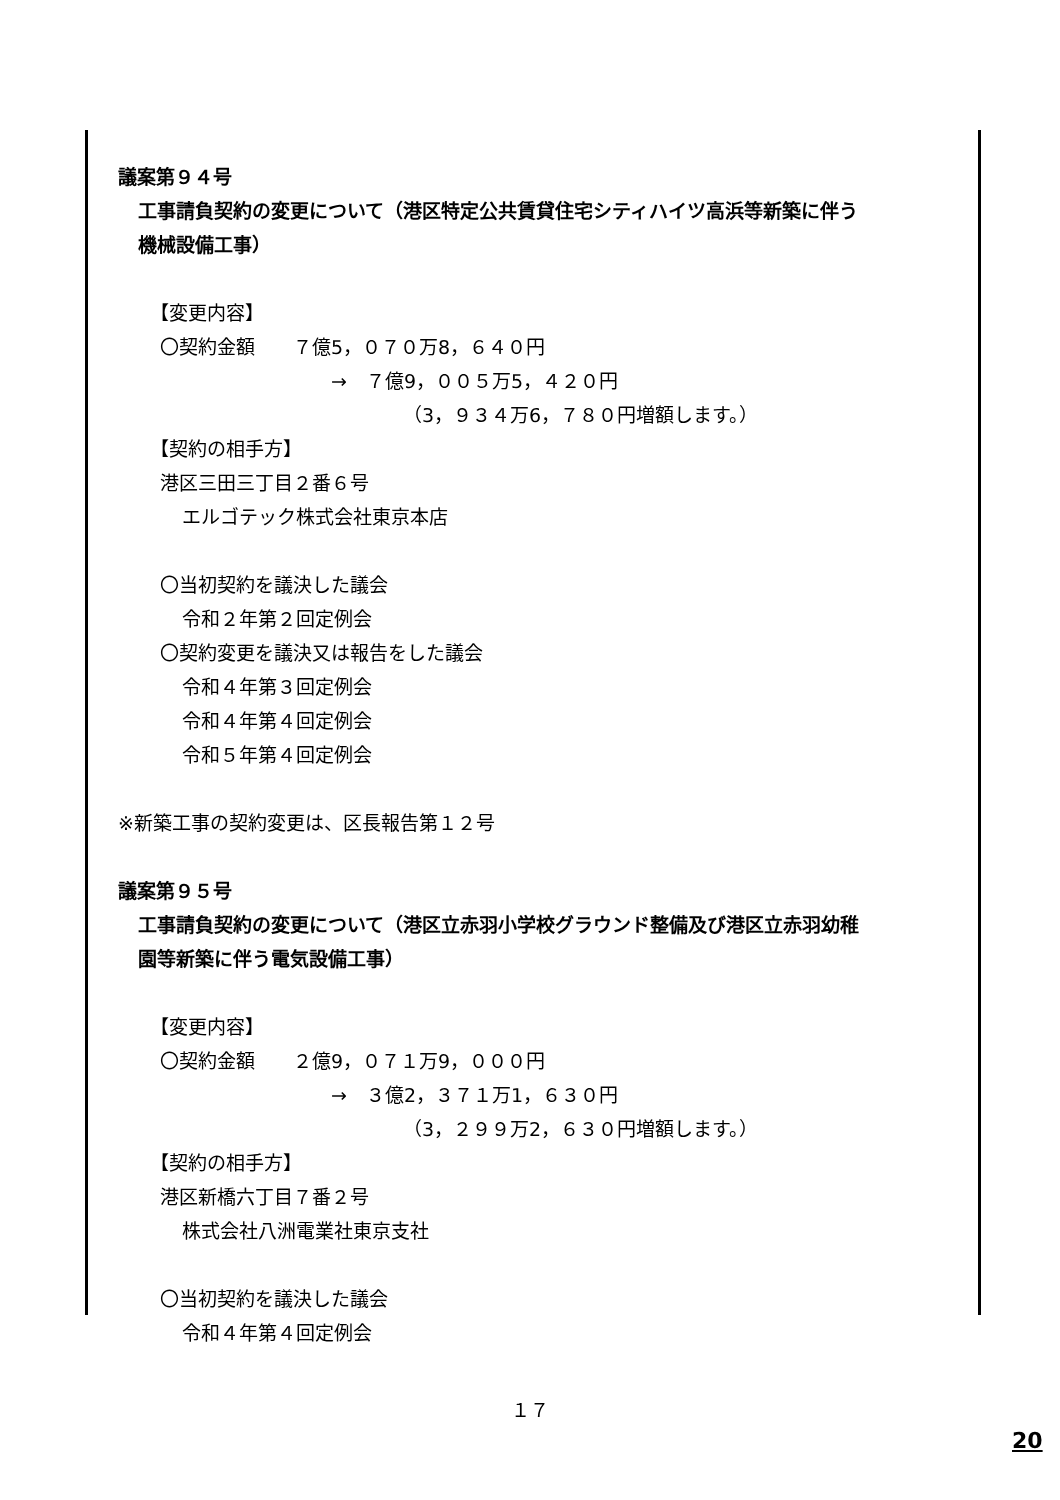議案第９４号
工事請負契約の変更について（港区特定公共賃貸住宅シティハイツ高浜等新築に伴う
機械設備工事）
【変更内容】
〇契約金額　　７億5，０７０万8，６４０円
→　７億9，００５万5，４２０円
（3，９３４万6，７８０円増額します。）
【契約の相手方】
港区三田三丁目２番６号
エルゴテック株式会社東京本店
〇当初契約を議決した議会
令和２年第２回定例会
〇契約変更を議決又は報告をした議会
令和４年第３回定例会
令和４年第４回定例会
令和５年第４回定例会
※新築工事の契約変更は、区長報告第１２号
議案第９５号
工事請負契約の変更について（港区立赤羽小学校グラウンド整備及び港区立赤羽幼稚
園等新築に伴う電気設備工事）
【変更内容】
〇契約金額　　２億9，０７１万9，０００円
→　３億2，３７１万1，６３０円
（3，２９９万2，６３０円増額します。）
【契約の相手方】
港区新橋六丁目７番２号
株式会社八洲電業社東京支社
〇当初契約を議決した議会
令和４年第４回定例会
１７
20